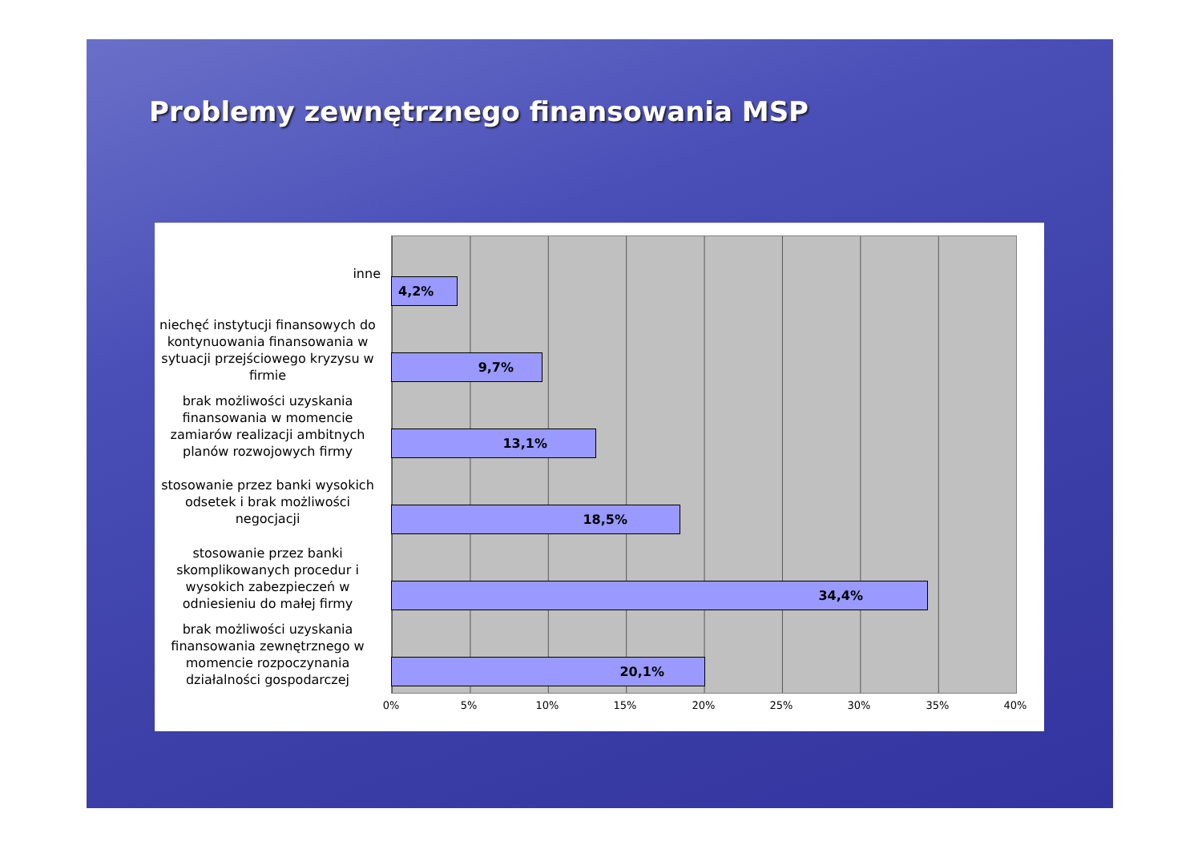Problemy zewnętrznego finansowania MSP
inne
4,2%
niechęć instytucji finansowych do kontynuowania finansowania w sytuacji przejściowego kryzysu w firmie
9,7%
brak możliwości uzyskania finansowania w momencie zamiarów realizacji ambitnych planów rozwojowych firmy
13,1%
stosowanie przez banki wysokich odsetek i brak możliwości negocjacji
18,5%
stosowanie przez banki skomplikowanych procedur i wysokich zabezpieczeń w odniesieniu do małej firmy
34,4%
brak możliwości uzyskania finansowania zewnętrznego w momencie rozpoczynania działalności gospodarczej
20,1%
0% 5% 10% 15% 20% 25% 30% 35% 40%